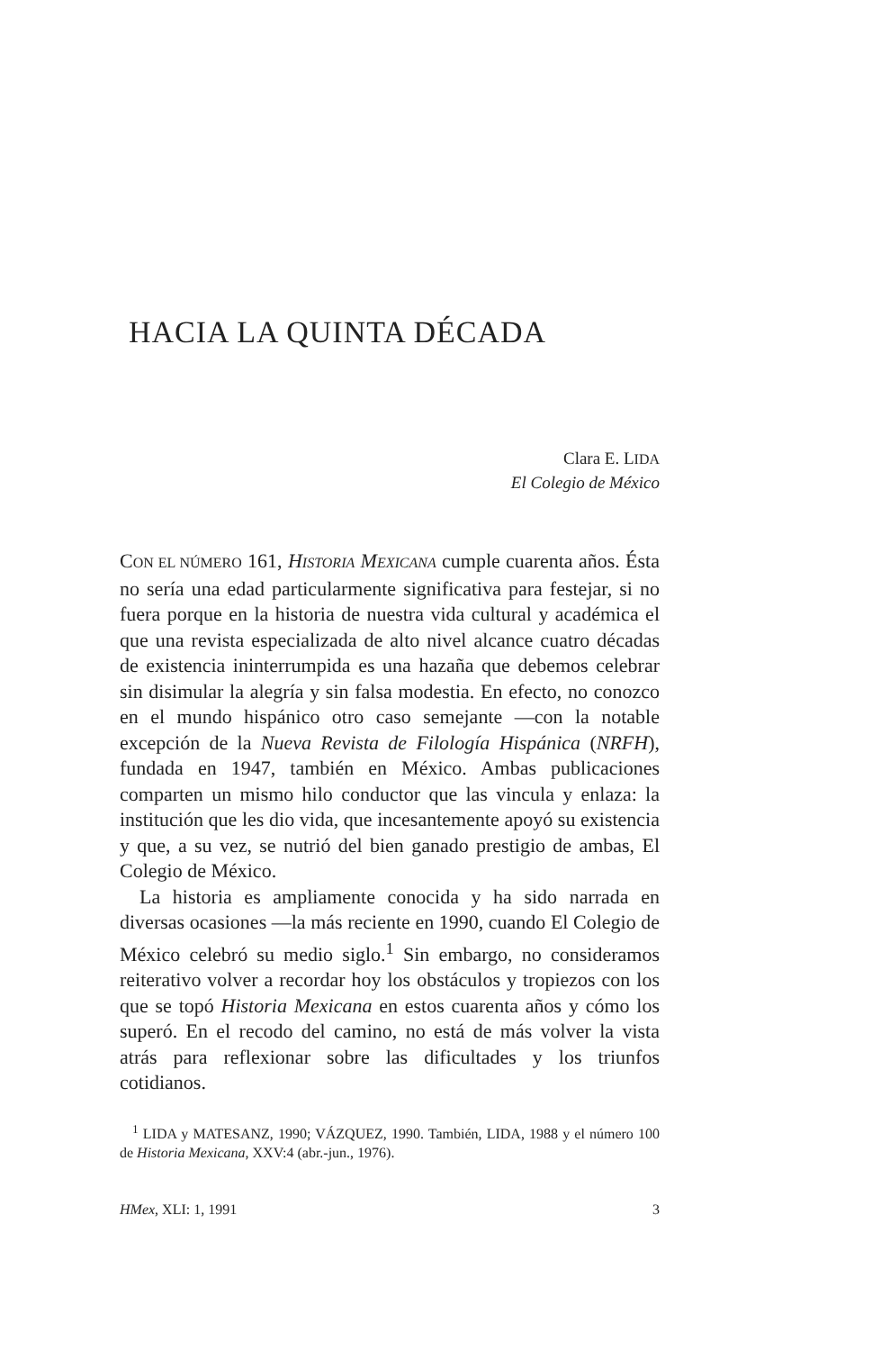HACIA LA QUINTA DÉCADA
Clara E. LIDA
El Colegio de México
CON EL NÚMERO 161, HISTORIA MEXICANA cumple cuarenta años. Ésta no sería una edad particularmente significativa para festejar, si no fuera porque en la historia de nuestra vida cultural y académica el que una revista especializada de alto nivel alcance cuatro décadas de existencia ininterrumpida es una hazaña que debemos celebrar sin disimular la alegría y sin falsa modestia. En efecto, no conozco en el mundo hispánico otro caso semejante —con la notable excepción de la Nueva Revista de Filología Hispánica (NRFH), fundada en 1947, también en México. Ambas publicaciones comparten un mismo hilo conductor que las vincula y enlaza: la institución que les dio vida, que incesantemente apoyó su existencia y que, a su vez, se nutrió del bien ganado prestigio de ambas, El Colegio de México.
La historia es ampliamente conocida y ha sido narrada en diversas ocasiones —la más reciente en 1990, cuando El Colegio de México celebró su medio siglo.<sup>1</sup> Sin embargo, no consideramos reiterativo volver a recordar hoy los obstáculos y tropiezos con los que se topó Historia Mexicana en estos cuarenta años y cómo los superó. En el recodo del camino, no está de más volver la vista atrás para reflexionar sobre las dificultades y los triunfos cotidianos.
<sup>1</sup> LIDA y MATESANZ, 1990; VÁZQUEZ, 1990. También, LIDA, 1988 y el número 100 de Historia Mexicana, XXV:4 (abr.-jun., 1976).
HMex, XLI: 1, 1991 3